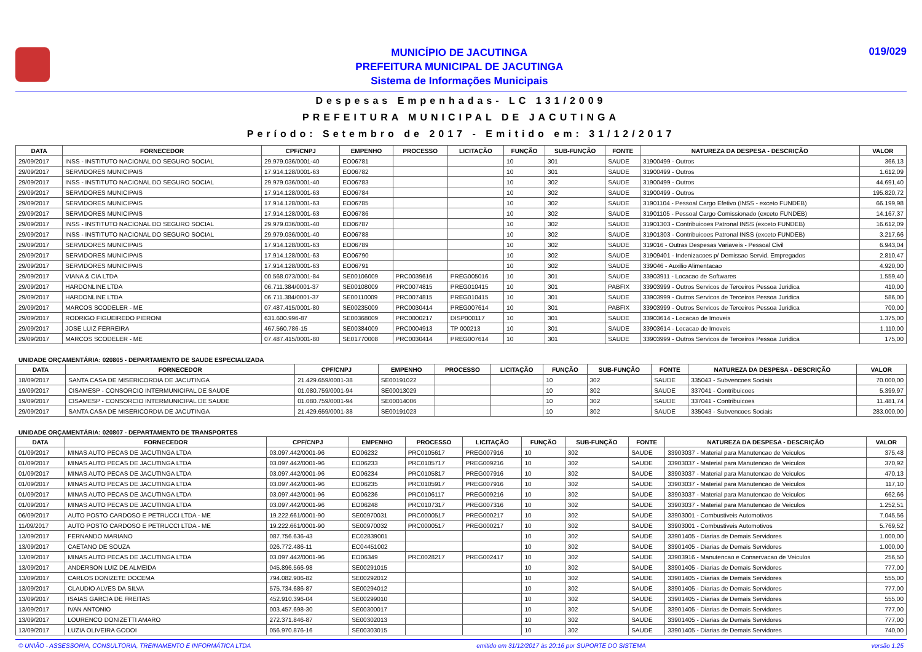MUNICÍPIO DE JACUTINGA
PREFEITURA MUNICIPAL DE JACUTINGA
Sistema de Informações Municipais
019/029
Despesas Empenhadas- LC 131/2009
PREFEITURA MUNICIPAL DE JACUTINGA
Período: Setembro de 2017 - Emitido em: 31/12/2017
| DATA | FORNECEDOR | CPF/CNPJ | EMPENHO | PROCESSO | LICITAÇÃO | FUNÇÃO | SUB-FUNÇÃO | FONTE | NATUREZA DA DESPESA - DESCRIÇÃO | VALOR |
| --- | --- | --- | --- | --- | --- | --- | --- | --- | --- | --- |
| 29/09/2017 | INSS - INSTITUTO NACIONAL DO SEGURO SOCIAL | 29.979.036/0001-40 | EO06781 | | | 10 | 301 | SAUDE | 31900499 - Outros | 366,13 |
| 29/09/2017 | SERVIDORES MUNICIPAIS | 17.914.128/0001-63 | EO06782 | | | 10 | 301 | SAUDE | 31900499 - Outros | 1.612,09 |
| 29/09/2017 | INSS - INSTITUTO NACIONAL DO SEGURO SOCIAL | 29.979.036/0001-40 | EO06783 | | | 10 | 302 | SAUDE | 31900499 - Outros | 44.691,40 |
| 29/09/2017 | SERVIDORES MUNICIPAIS | 17.914.128/0001-63 | EO06784 | | | 10 | 302 | SAUDE | 31900499 - Outros | 195.820,72 |
| 29/09/2017 | SERVIDORES MUNICIPAIS | 17.914.128/0001-63 | EO06785 | | | 10 | 302 | SAUDE | 31901104 - Pessoal Cargo Efetivo (INSS - exceto FUNDEB) | 66.199,98 |
| 29/09/2017 | SERVIDORES MUNICIPAIS | 17.914.128/0001-63 | EO06786 | | | 10 | 302 | SAUDE | 31901105 - Pessoal Cargo Comissionado (exceto FUNDEB) | 14.167,37 |
| 29/09/2017 | INSS - INSTITUTO NACIONAL DO SEGURO SOCIAL | 29.979.036/0001-40 | EO06787 | | | 10 | 302 | SAUDE | 31901303 - Contribuicoes Patronal INSS (exceto FUNDEB) | 16.612,09 |
| 29/09/2017 | INSS - INSTITUTO NACIONAL DO SEGURO SOCIAL | 29.979.036/0001-40 | EO06788 | | | 10 | 302 | SAUDE | 31901303 - Contribuicoes Patronal INSS (exceto FUNDEB) | 3.217,66 |
| 29/09/2017 | SERVIDORES MUNICIPAIS | 17.914.128/0001-63 | EO06789 | | | 10 | 302 | SAUDE | 319016 - Outras Despesas Variaveis - Pessoal Civil | 6.943,04 |
| 29/09/2017 | SERVIDORES MUNICIPAIS | 17.914.128/0001-63 | EO06790 | | | 10 | 302 | SAUDE | 31909401 - Indenizacoes p/ Demissao Servid. Empregados | 2.810,47 |
| 29/09/2017 | SERVIDORES MUNICIPAIS | 17.914.128/0001-63 | EO06791 | | | 10 | 302 | SAUDE | 339046 - Auxilio Alimentacao | 4.920,00 |
| 29/09/2017 | VIANA & CIA LTDA | 00.568.073/0001-84 | SE00106009 | PRC0039616 | PREG005016 | 10 | 301 | SAUDE | 33903911 - Locacao de Softwares | 1.559,40 |
| 29/09/2017 | HARDONLINE LTDA | 06.711.384/0001-37 | SE00108009 | PRC0074815 | PREG010415 | 10 | 301 | PABFIX | 33903999 - Outros Servicos de Terceiros Pessoa Juridica | 410,00 |
| 29/09/2017 | HARDONLINE LTDA | 06.711.384/0001-37 | SE00110009 | PRC0074815 | PREG010415 | 10 | 301 | SAUDE | 33903999 - Outros Servicos de Terceiros Pessoa Juridica | 586,00 |
| 29/09/2017 | MARCOS SCODELER - ME | 07.487.415/0001-80 | SE00235009 | PRC0030414 | PREG007614 | 10 | 301 | PABFIX | 33903999 - Outros Servicos de Terceiros Pessoa Juridica | 700,00 |
| 29/09/2017 | RODRIGO FIGUEIREDO PIERONI | 631.600.996-87 | SE00368009 | PRC0000217 | DISP000117 | 10 | 301 | SAUDE | 33903614 - Locacao de Imoveis | 1.375,00 |
| 29/09/2017 | JOSE LUIZ FERREIRA | 467.560.786-15 | SE00384009 | PRC0004913 | TP 000213 | 10 | 301 | SAUDE | 33903614 - Locacao de Imoveis | 1.110,00 |
| 29/09/2017 | MARCOS SCODELER - ME | 07.487.415/0001-80 | SE01770008 | PRC0030414 | PREG007614 | 10 | 301 | SAUDE | 33903999 - Outros Servicos de Terceiros Pessoa Juridica | 175,00 |
UNIDADE ORÇAMENTÁRIA: 020805 - DEPARTAMENTO DE SAUDE ESPECIALIZADA
| DATA | FORNECEDOR | CPF/CNPJ | EMPENHO | PROCESSO | LICITAÇÃO | FUNÇÃO | SUB-FUNÇÃO | FONTE | NATUREZA DA DESPESA - DESCRIÇÃO | VALOR |
| --- | --- | --- | --- | --- | --- | --- | --- | --- | --- | --- |
| 18/09/2017 | SANTA CASA DE MISERICORDIA DE JACUTINGA | 21.429.659/0001-38 | SE00191022 | | | 10 | 302 | SAUDE | 335043 - Subvencoes Sociais | 70.000,00 |
| 19/09/2017 | CISAMESP - CONSORCIO INTERMUNICIPAL DE SAUDE | 01.080.759/0001-94 | SE00013029 | | | 10 | 302 | SAUDE | 337041 - Contribuicoes | 5.399,97 |
| 19/09/2017 | CISAMESP - CONSORCIO INTERMUNICIPAL DE SAUDE | 01.080.759/0001-94 | SE00014006 | | | 10 | 302 | SAUDE | 337041 - Contribuicoes | 11.481,74 |
| 29/09/2017 | SANTA CASA DE MISERICORDIA DE JACUTINGA | 21.429.659/0001-38 | SE00191023 | | | 10 | 302 | SAUDE | 335043 - Subvencoes Sociais | 283.000,00 |
UNIDADE ORÇAMENTÁRIA: 020807 - DEPARTAMENTO DE TRANSPORTES
| DATA | FORNECEDOR | CPF/CNPJ | EMPENHO | PROCESSO | LICITAÇÃO | FUNÇÃO | SUB-FUNÇÃO | FONTE | NATUREZA DA DESPESA - DESCRIÇÃO | VALOR |
| --- | --- | --- | --- | --- | --- | --- | --- | --- | --- | --- |
| 01/09/2017 | MINAS AUTO PECAS DE JACUTINGA LTDA | 03.097.442/0001-96 | EO06232 | PRC0105617 | PREG007916 | 10 | 302 | SAUDE | 33903037 - Material para Manutencao de Veiculos | 375,48 |
| 01/09/2017 | MINAS AUTO PECAS DE JACUTINGA LTDA | 03.097.442/0001-96 | EO06233 | PRC0105717 | PREG009216 | 10 | 302 | SAUDE | 33903037 - Material para Manutencao de Veiculos | 370,92 |
| 01/09/2017 | MINAS AUTO PECAS DE JACUTINGA LTDA | 03.097.442/0001-96 | EO06234 | PRC0105817 | PREG007916 | 10 | 302 | SAUDE | 33903037 - Material para Manutencao de Veiculos | 470,13 |
| 01/09/2017 | MINAS AUTO PECAS DE JACUTINGA LTDA | 03.097.442/0001-96 | EO06235 | PRC0105917 | PREG007916 | 10 | 302 | SAUDE | 33903037 - Material para Manutencao de Veiculos | 117,10 |
| 01/09/2017 | MINAS AUTO PECAS DE JACUTINGA LTDA | 03.097.442/0001-96 | EO06236 | PRC0106117 | PREG009216 | 10 | 302 | SAUDE | 33903037 - Material para Manutencao de Veiculos | 662,66 |
| 01/09/2017 | MINAS AUTO PECAS DE JACUTINGA LTDA | 03.097.442/0001-96 | EO06248 | PRC0107317 | PREG007316 | 10 | 302 | SAUDE | 33903037 - Material para Manutencao de Veiculos | 1.252,51 |
| 06/09/2017 | AUTO POSTO CARDOSO E PETRUCCI LTDA - ME | 19.222.661/0001-90 | SE00970031 | PRC0000517 | PREG000217 | 10 | 302 | SAUDE | 33903001 - Combustiveis Automotivos | 7.045,56 |
| 11/09/2017 | AUTO POSTO CARDOSO E PETRUCCI LTDA - ME | 19.222.661/0001-90 | SE00970032 | PRC0000517 | PREG000217 | 10 | 302 | SAUDE | 33903001 - Combustiveis Automotivos | 5.769,52 |
| 13/09/2017 | FERNANDO MARIANO | 087.756.636-43 | EC02839001 | | | 10 | 302 | SAUDE | 33901405 - Diarias de Demais Servidores | 1.000,00 |
| 13/09/2017 | CAETANO DE SOUZA | 026.772.486-11 | EC04451002 | | | 10 | 302 | SAUDE | 33901405 - Diarias de Demais Servidores | 1.000,00 |
| 13/09/2017 | MINAS AUTO PECAS DE JACUTINGA LTDA | 03.097.442/0001-96 | EO06349 | PRC0028217 | PREG002417 | 10 | 302 | SAUDE | 33903916 - Manutencao e Conservacao de Veiculos | 256,50 |
| 13/09/2017 | ANDERSON LUIZ DE ALMEIDA | 045.896.566-98 | SE00291015 | | | 10 | 302 | SAUDE | 33901405 - Diarias de Demais Servidores | 777,00 |
| 13/09/2017 | CARLOS DONIZETE DOCEMA | 794.082.906-82 | SE00292012 | | | 10 | 302 | SAUDE | 33901405 - Diarias de Demais Servidores | 555,00 |
| 13/09/2017 | CLAUDIO ALVES DA SILVA | 575.734.686-87 | SE00294012 | | | 10 | 302 | SAUDE | 33901405 - Diarias de Demais Servidores | 777,00 |
| 13/09/2017 | ISAIAS GARCIA DE FREITAS | 452.910.396-04 | SE00299010 | | | 10 | 302 | SAUDE | 33901405 - Diarias de Demais Servidores | 555,00 |
| 13/09/2017 | IVAN ANTONIO | 003.457.698-30 | SE00300017 | | | 10 | 302 | SAUDE | 33901405 - Diarias de Demais Servidores | 777,00 |
| 13/09/2017 | LOURENCO DONIZETTI AMARO | 272.371.846-87 | SE00302013 | | | 10 | 302 | SAUDE | 33901405 - Diarias de Demais Servidores | 777,00 |
| 13/09/2017 | LUZIA OLIVEIRA GODOI | 056.970.876-16 | SE00303015 | | | 10 | 302 | SAUDE | 33901405 - Diarias de Demais Servidores | 740,00 |
© UNIÃO - ASSESSORIA, CONSULTORIA, TREINAMENTO E INFORMÁTICA LTDA emitido em 31/12/2017 às 20:16 por SUPORTE DO SISTEMA versão 1.25